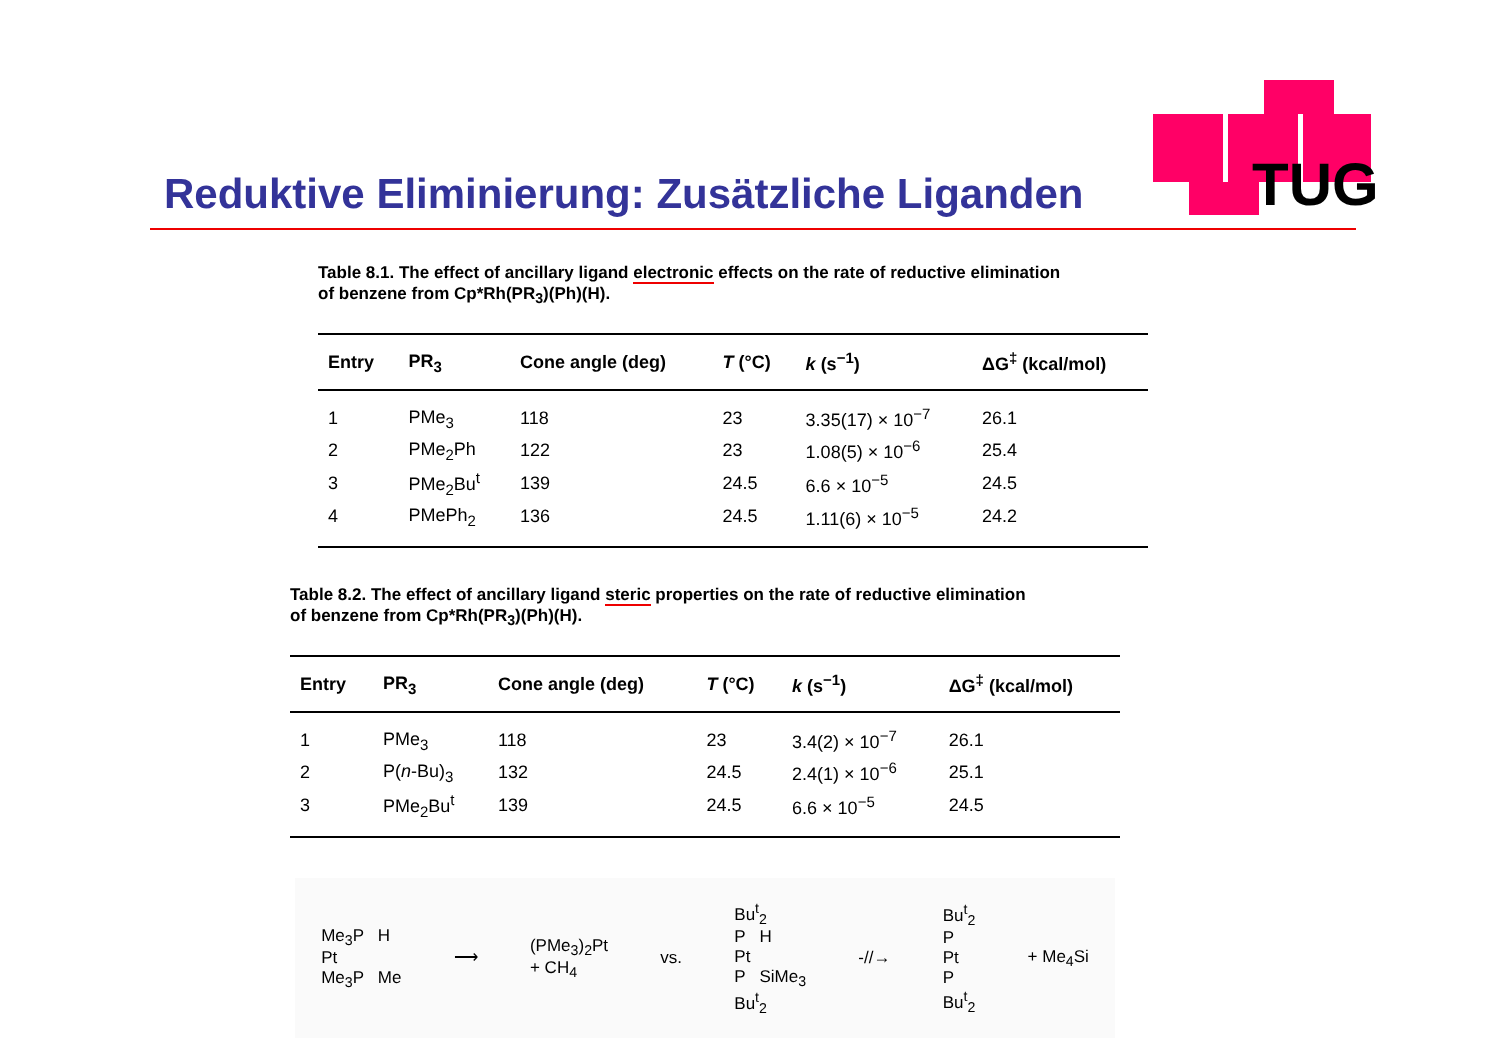Reduktive Eliminierung: Zusätzliche Liganden
TUG
Table 8.1. The effect of ancillary ligand electronic effects on the rate of reductive elimination
of benzene from Cp*Rh(PR<sub>3</sub>)(Ph)(H).
| Entry | PR<sub>3</sub> | Cone angle (deg) | T (°C) | k (s<sup>−1</sup>) | ΔG<sup>‡</sup> (kcal/mol) |
| --- | --- | --- | --- | --- | --- |
| 1 | PMe<sub>3</sub> | 118 | 23 | 3.35(17) × 10<sup>−7</sup> | 26.1 |
| 2 | PMe<sub>2</sub>Ph | 122 | 23 | 1.08(5) × 10<sup>−6</sup> | 25.4 |
| 3 | PMe<sub>2</sub>Bu<sup>t</sup> | 139 | 24.5 | 6.6 × 10<sup>−5</sup> | 24.5 |
| 4 | PMePh<sub>2</sub> | 136 | 24.5 | 1.11(6) × 10<sup>−5</sup> | 24.2 |
Table 8.2. The effect of ancillary ligand steric properties on the rate of reductive elimination
of benzene from Cp*Rh(PR<sub>3</sub>)(Ph)(H).
| Entry | PR<sub>3</sub> | Cone angle (deg) | T (°C) | k (s<sup>−1</sup>) | ΔG<sup>‡</sup> (kcal/mol) |
| --- | --- | --- | --- | --- | --- |
| 1 | PMe<sub>3</sub> | 118 | 23 | 3.4(2) × 10<sup>−7</sup> | 26.1 |
| 2 | P( n -Bu)<sub>3</sub> | 132 | 24.5 | 2.4(1) × 10<sup>−6</sup> | 25.1 |
| 3 | PMe<sub>2</sub>Bu<sup>t</sup> | 139 | 24.5 | 6.6 × 10<sup>−5</sup> | 24.5 |
Me<sub>3</sub>P H
Pt
Me<sub>3</sub>P Me
⟶
(PMe<sub>3</sub>)<sub>2</sub>Pt
+ CH<sub>4</sub>
vs.
Bu<sup>t</sup><sub>2</sub>
P H
Pt
P SiMe<sub>3</sub>
Bu<sup>t</sup><sub>2</sub>
-//→
Bu<sup>t</sup><sub>2</sub>
P
Pt
P
Bu<sup>t</sup><sub>2</sub>
+ Me<sub>4</sub>Si